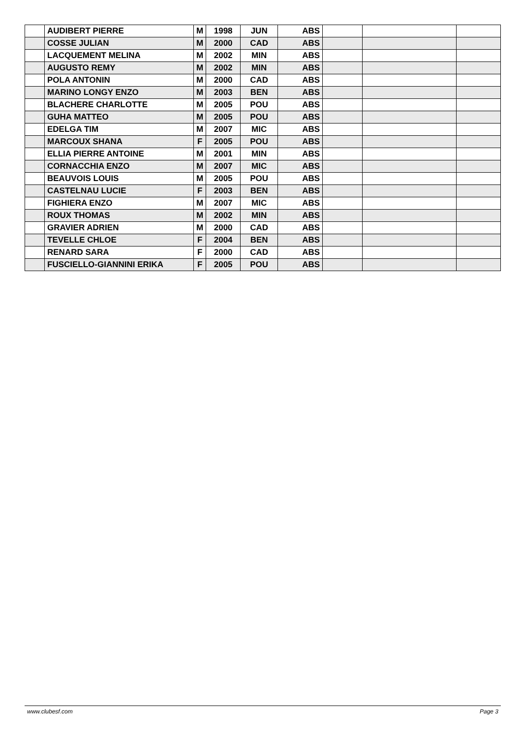| | AUDIBERT PIERRE | M | 1998 | JUN | ABS | | | |
| | COSSE JULIAN | M | 2000 | CAD | ABS | | | |
| | LACQUEMENT MELINA | M | 2002 | MIN | ABS | | | |
| | AUGUSTO REMY | M | 2002 | MIN | ABS | | | |
| | POLA ANTONIN | M | 2000 | CAD | ABS | | | |
| | MARINO LONGY ENZO | M | 2003 | BEN | ABS | | | |
| | BLACHERE CHARLOTTE | M | 2005 | POU | ABS | | | |
| | GUHA MATTEO | M | 2005 | POU | ABS | | | |
| | EDELGA TIM | M | 2007 | MIC | ABS | | | |
| | MARCOUX SHANA | F | 2005 | POU | ABS | | | |
| | ELLIA PIERRE ANTOINE | M | 2001 | MIN | ABS | | | |
| | CORNACCHIA ENZO | M | 2007 | MIC | ABS | | | |
| | BEAUVOIS LOUIS | M | 2005 | POU | ABS | | | |
| | CASTELNAU LUCIE | F | 2003 | BEN | ABS | | | |
| | FIGHIERA ENZO | M | 2007 | MIC | ABS | | | |
| | ROUX THOMAS | M | 2002 | MIN | ABS | | | |
| | GRAVIER ADRIEN | M | 2000 | CAD | ABS | | | |
| | TEVELLE CHLOE | F | 2004 | BEN | ABS | | | |
| | RENARD SARA | F | 2000 | CAD | ABS | | | |
| | FUSCIELLO-GIANNINI ERIKA | F | 2005 | POU | ABS | | | |
www.clubesf.com Page 3